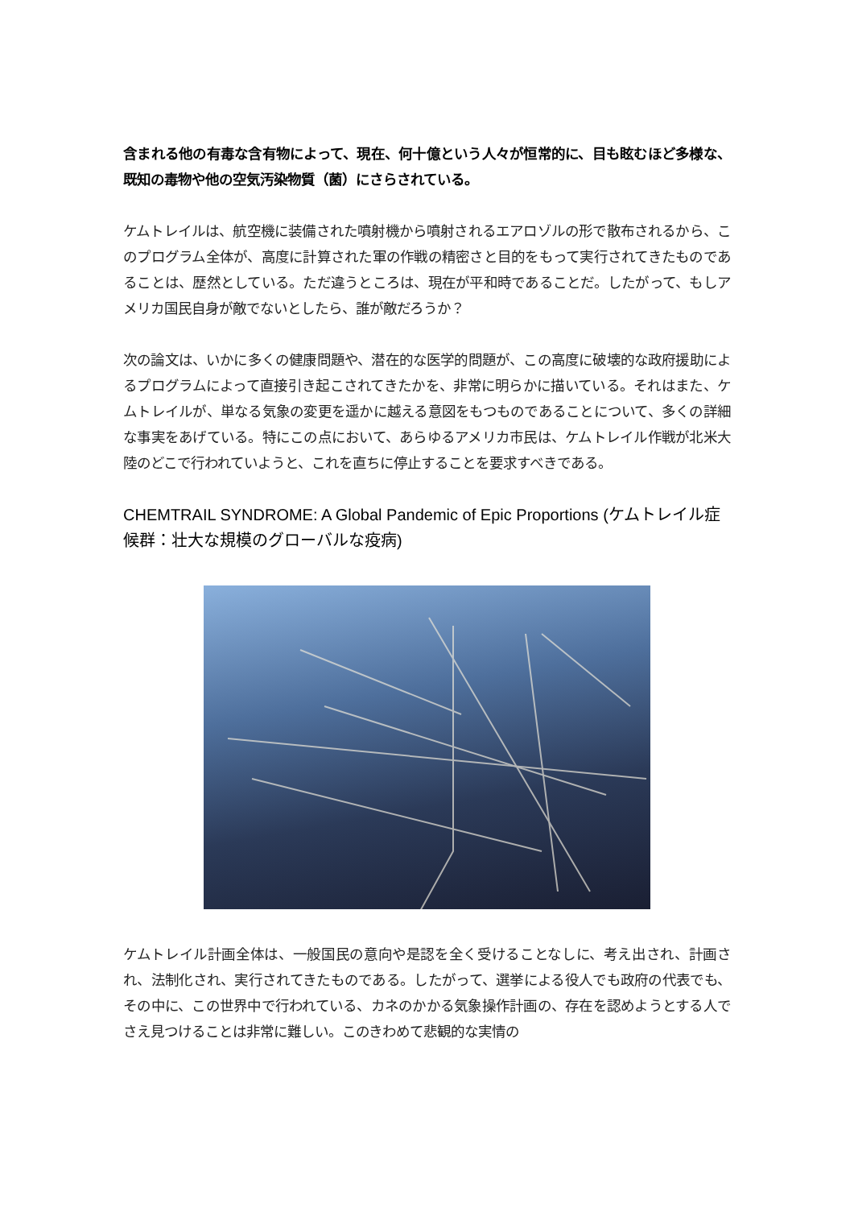含まれる他の有毒な含有物によって、現在、何十億という人々が恒常的に、目も眩むほど多様な、既知の毒物や他の空気汚染物質（菌）にさらされている。
ケムトレイルは、航空機に装備された噴射機から噴射されるエアロゾルの形で散布されるから、このプログラム全体が、高度に計算された軍の作戦の精密さと目的をもって実行されてきたものであることは、歴然としている。ただ違うところは、現在が平和時であることだ。したがって、もしアメリカ国民自身が敵でないとしたら、誰が敵だろうか？
次の論文は、いかに多くの健康問題や、潜在的な医学的問題が、この高度に破壊的な政府援助によるプログラムによって直接引き起こされてきたかを、非常に明らかに描いている。それはまた、ケムトレイルが、単なる気象の変更を遥かに越える意図をもつものであることについて、多くの詳細な事実をあげている。特にこの点において、あらゆるアメリカ市民は、ケムトレイル作戦が北米大陸のどこで行われていようと、これを直ちに停止することを要求すべきである。
CHEMTRAIL SYNDROME: A Global Pandemic of Epic Proportions (ケムトレイル症候群：壮大な規模のグローバルな疫病)
ケムトレイル計画全体は、一般国民の意向や是認を全く受けることなしに、考え出され、計画され、法制化され、実行されてきたものである。したがって、選挙による役人でも政府の代表でも、その中に、この世界中で行われている、カネのかかる気象操作計画の、存在を認めようとする人でさえ見つけることは非常に難しい。このきわめて悲観的な実情の